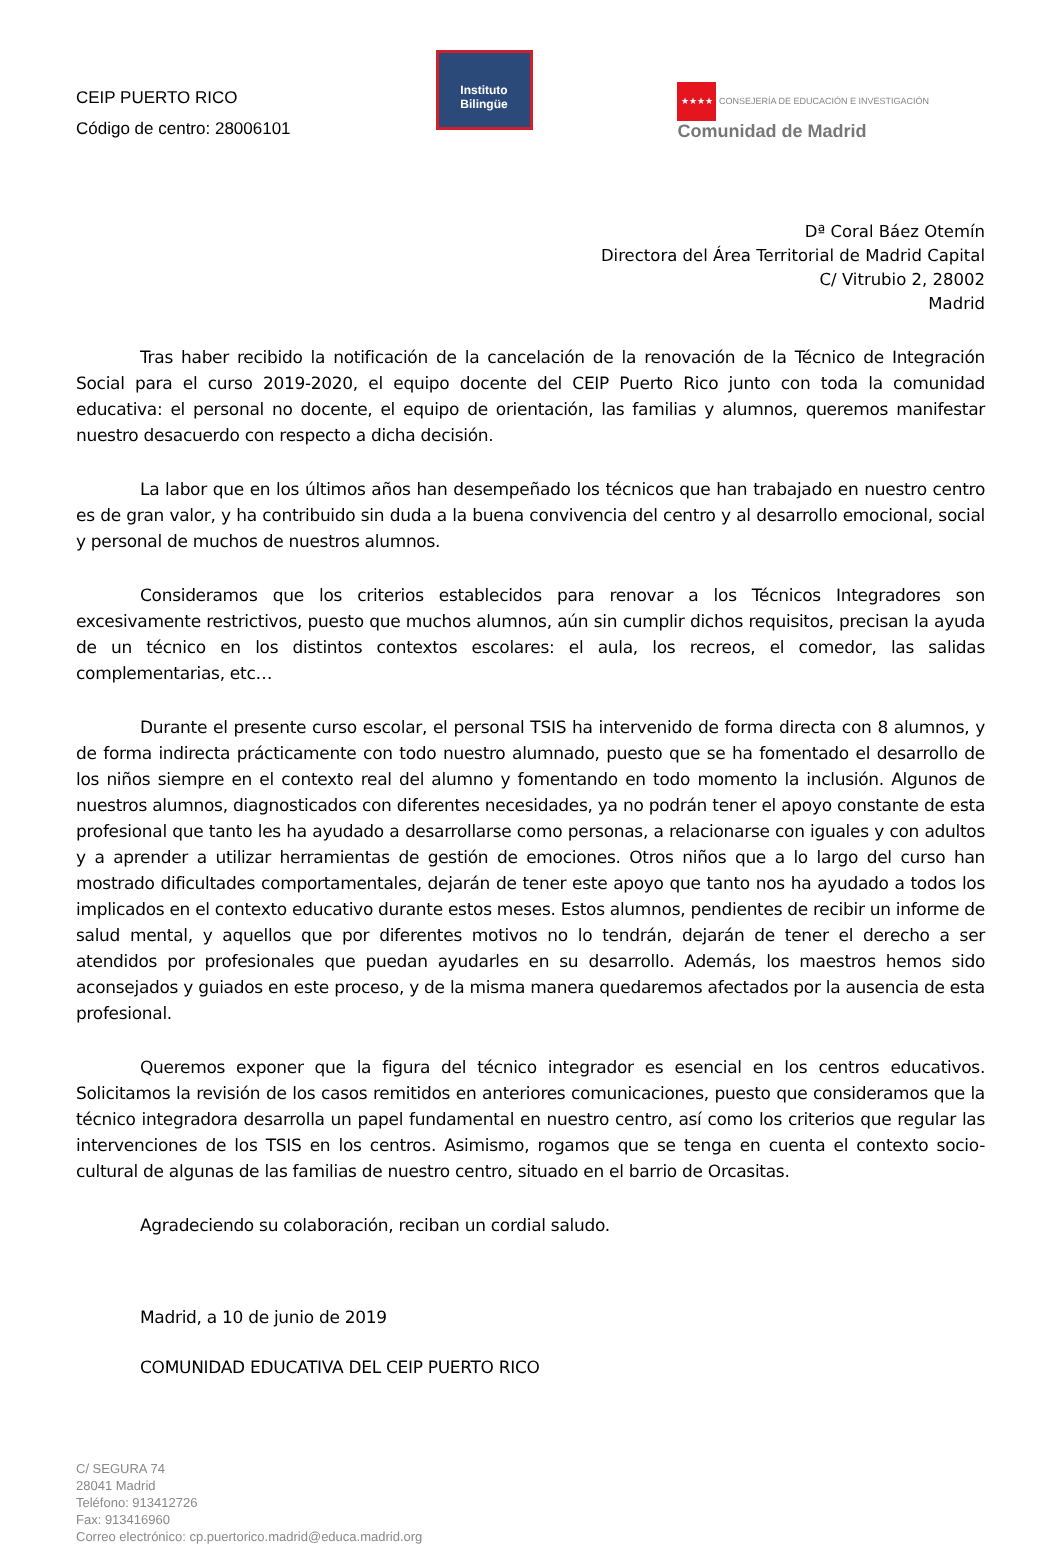CEIP PUERTO RICO
Código de centro: 28006101
Instituto
Bilingüe
★★★★ CONSEJERÍA DE EDUCACIÓN E INVESTIGACIÓN
Comunidad de Madrid
Dª Coral Báez Otemín
Directora del Área Territorial de Madrid Capital
C/ Vitrubio 2, 28002
Madrid
Tras haber recibido la notificación de la cancelación de la renovación de la Técnico de Integración Social para el curso 2019-2020, el equipo docente del CEIP Puerto Rico junto con toda la comunidad educativa: el personal no docente, el equipo de orientación, las familias y alumnos, queremos manifestar nuestro desacuerdo con respecto a dicha decisión.
La labor que en los últimos años han desempeñado los técnicos que han trabajado en nuestro centro es de gran valor, y ha contribuido sin duda a la buena convivencia del centro y al desarrollo emocional, social y personal de muchos de nuestros alumnos.
Consideramos que los criterios establecidos para renovar a los Técnicos Integradores son excesivamente restrictivos, puesto que muchos alumnos, aún sin cumplir dichos requisitos, precisan la ayuda de un técnico en los distintos contextos escolares: el aula, los recreos, el comedor, las salidas complementarias, etc…
Durante el presente curso escolar, el personal TSIS ha intervenido de forma directa con 8 alumnos, y de forma indirecta prácticamente con todo nuestro alumnado, puesto que se ha fomentado el desarrollo de los niños siempre en el contexto real del alumno y fomentando en todo momento la inclusión. Algunos de nuestros alumnos, diagnosticados con diferentes necesidades, ya no podrán tener el apoyo constante de esta profesional que tanto les ha ayudado a desarrollarse como personas, a relacionarse con iguales y con adultos y a aprender a utilizar herramientas de gestión de emociones. Otros niños que a lo largo del curso han mostrado dificultades comportamentales, dejarán de tener este apoyo que tanto nos ha ayudado a todos los implicados en el contexto educativo durante estos meses. Estos alumnos, pendientes de recibir un informe de salud mental, y aquellos que por diferentes motivos no lo tendrán, dejarán de tener el derecho a ser atendidos por profesionales que puedan ayudarles en su desarrollo. Además, los maestros hemos sido aconsejados y guiados en este proceso, y de la misma manera quedaremos afectados por la ausencia de esta profesional.
Queremos exponer que la figura del técnico integrador es esencial en los centros educativos. Solicitamos la revisión de los casos remitidos en anteriores comunicaciones, puesto que consideramos que la técnico integradora desarrolla un papel fundamental en nuestro centro, así como los criterios que regular las intervenciones de los TSIS en los centros. Asimismo, rogamos que se tenga en cuenta el contexto socio-cultural de algunas de las familias de nuestro centro, situado en el barrio de Orcasitas.
Agradeciendo su colaboración, reciban un cordial saludo.
Madrid, a 10 de junio de 2019
COMUNIDAD EDUCATIVA DEL CEIP PUERTO RICO
C/ SEGURA 74
28041 Madrid
Teléfono: 913412726
Fax: 913416960
Correo electrónico: cp.puertorico.madrid@educa.madrid.org